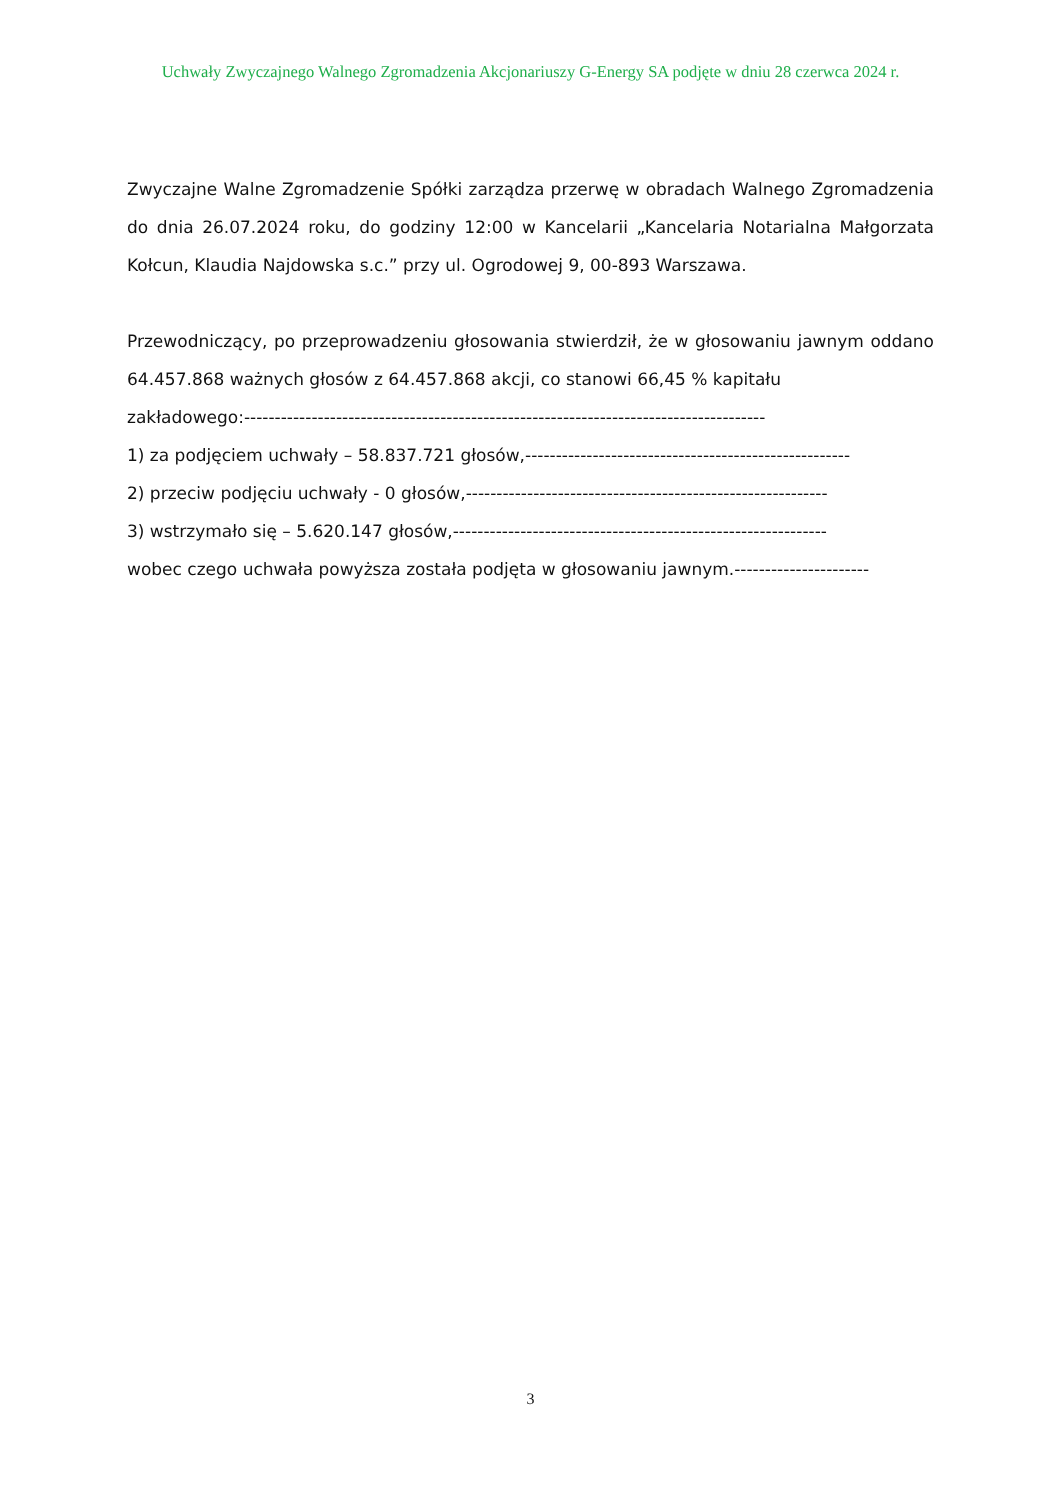Uchwały Zwyczajnego Walnego Zgromadzenia Akcjonariuszy G-Energy SA podjęte w dniu 28 czerwca 2024 r.
Zwyczajne Walne Zgromadzenie Spółki zarządza przerwę w obradach Walnego Zgromadzenia do dnia 26.07.2024 roku, do godziny 12:00 w Kancelarii „Kancelaria Notarialna Małgorzata Kołcun, Klaudia Najdowska s.c.” przy ul. Ogrodowej 9, 00-893 Warszawa.
Przewodniczący, po przeprowadzeniu głosowania stwierdził, że w głosowaniu jawnym oddano 64.457.868 ważnych głosów z 64.457.868 akcji, co stanowi 66,45 % kapitału
zakładowego:-------------------------------------------------------------------------------------
1) za podjęciem uchwały – 58.837.721 głosów,-----------------------------------------------------
2) przeciw podjęciu uchwały - 0 głosów,-----------------------------------------------------------
3) wstrzymało się – 5.620.147 głosów,-------------------------------------------------------------
wobec czego uchwała powyższa została podjęta w głosowaniu jawnym.----------------------
3